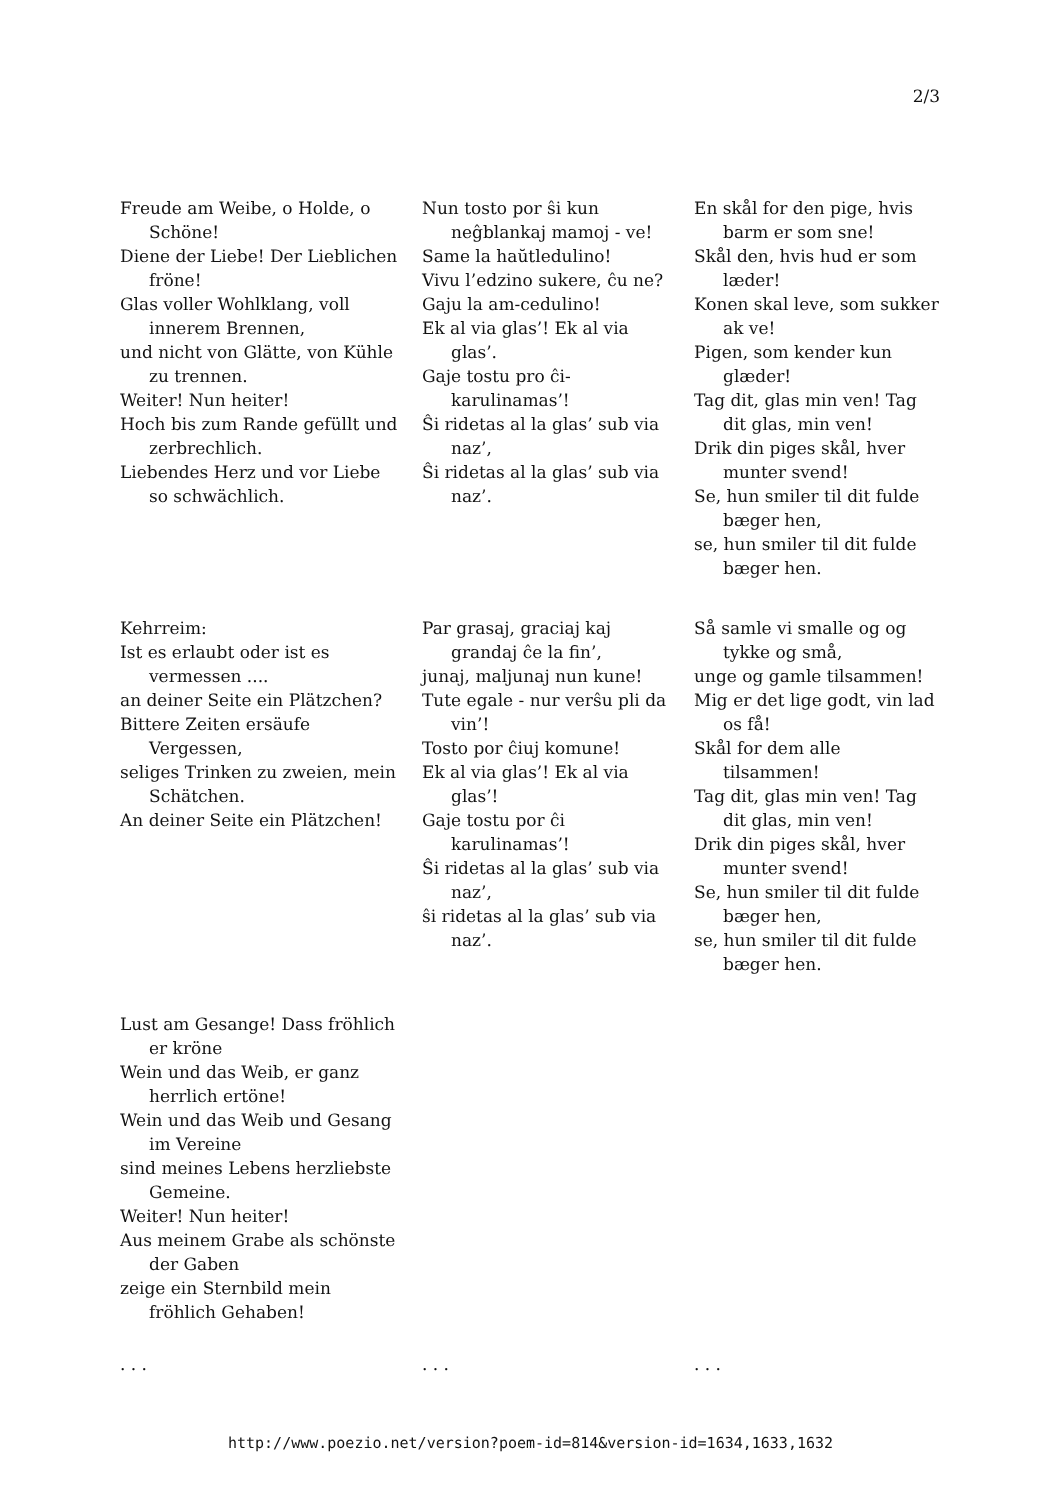2/3
Freude am Weibe, o Holde, o Schöne!
Diene der Liebe! Der Lieblichen fröne!
Glas voller Wohlklang, voll innerem Brennen,
und nicht von Glätte, von Kühle zu trennen.
Weiter! Nun heiter!
Hoch bis zum Rande gefüllt und zerbrechlich.
Liebendes Herz und vor Liebe so schwächlich.
Nun tosto por ŝi kun neĝblankaj mamoj - ve!
Same la haŭtledulino!
Vivu l’edzino sukere, ĉu ne?
Gaju la am-cedulino!
Ek al via glas’! Ek al via glas’.
Gaje tostu pro ĉi-karulinamas’!
Ŝi ridetas al la glas’ sub via naz’,
Ŝi ridetas al la glas’ sub via naz’.
En skål for den pige, hvis barm er som sne!
Skål den, hvis hud er som læder!
Konen skal leve, som sukker ak ve!
Pigen, som kender kun glæder!
Tag dit, glas min ven! Tag dit glas, min ven!
Drik din piges skål, hver munter svend!
Se, hun smiler til dit fulde bæger hen,
se, hun smiler til dit fulde bæger hen.
Kehrreim:
Ist es erlaubt oder ist es vermessen ....
an deiner Seite ein Plätzchen?
Bittere Zeiten ersäufe Vergessen,
seliges Trinken zu zweien, mein Schätchen.
An deiner Seite ein Plätzchen!
Par grasaj, graciaj kaj grandaj ĉe la fin’,
junaj, maljunaj nun kune!
Tute egale - nur verŝu pli da vin’!
Tosto por ĉiuj komune!
Ek al via glas’! Ek al via glas’!
Gaje tostu por ĉi karulinamas’!
Ŝi ridetas al la glas’ sub via naz’,
ŝi ridetas al la glas’ sub via naz’.
Så samle vi smalle og og tykke og små,
unge og gamle tilsammen!
Mig er det lige godt, vin lad os få!
Skål for dem alle tilsammen!
Tag dit, glas min ven! Tag dit glas, min ven!
Drik din piges skål, hver munter svend!
Se, hun smiler til dit fulde bæger hen,
se, hun smiler til dit fulde bæger hen.
Lust am Gesange! Dass fröhlich er kröne
Wein und das Weib, er ganz herrlich ertöne!
Wein und das Weib und Gesang im Vereine
sind meines Lebens herzliebste Gemeine.
Weiter! Nun heiter!
Aus meinem Grabe als schönste der Gaben
zeige ein Sternbild mein fröhlich Gehaben!
. . . . . . . . .
http://www.poezio.net/version?poem-id=814&version-id=1634,1633,1632